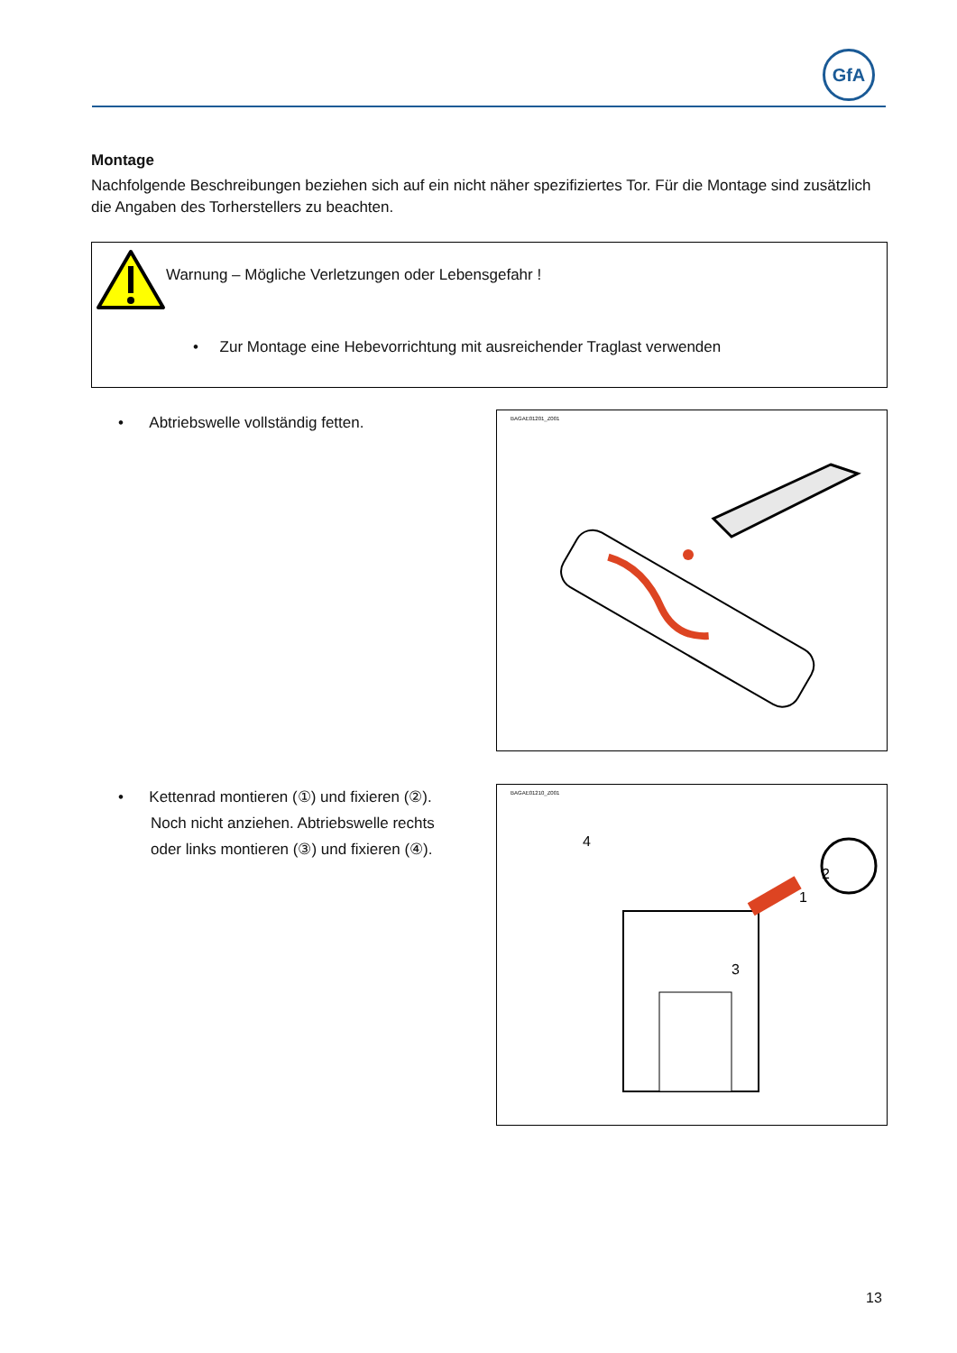GfA
Montage
Nachfolgende Beschreibungen beziehen sich auf ein nicht näher spezifiziertes Tor. Für die Montage sind zusätzlich die Angaben des Torherstellers zu beachten.
Warnung – Mögliche Verletzungen oder Lebensgefahr !
• Zur Montage eine Hebevorrichtung mit ausreichender Traglast verwenden
• Abtriebswelle vollständig fetten.
BAGAE01201_Z001
• Kettenrad montieren (①) und fixieren (②).
Noch nicht anziehen. Abtriebswelle rechts
oder links montieren (③) und fixieren (④).
BAGAE01210_Z001
4
2
3
1
13